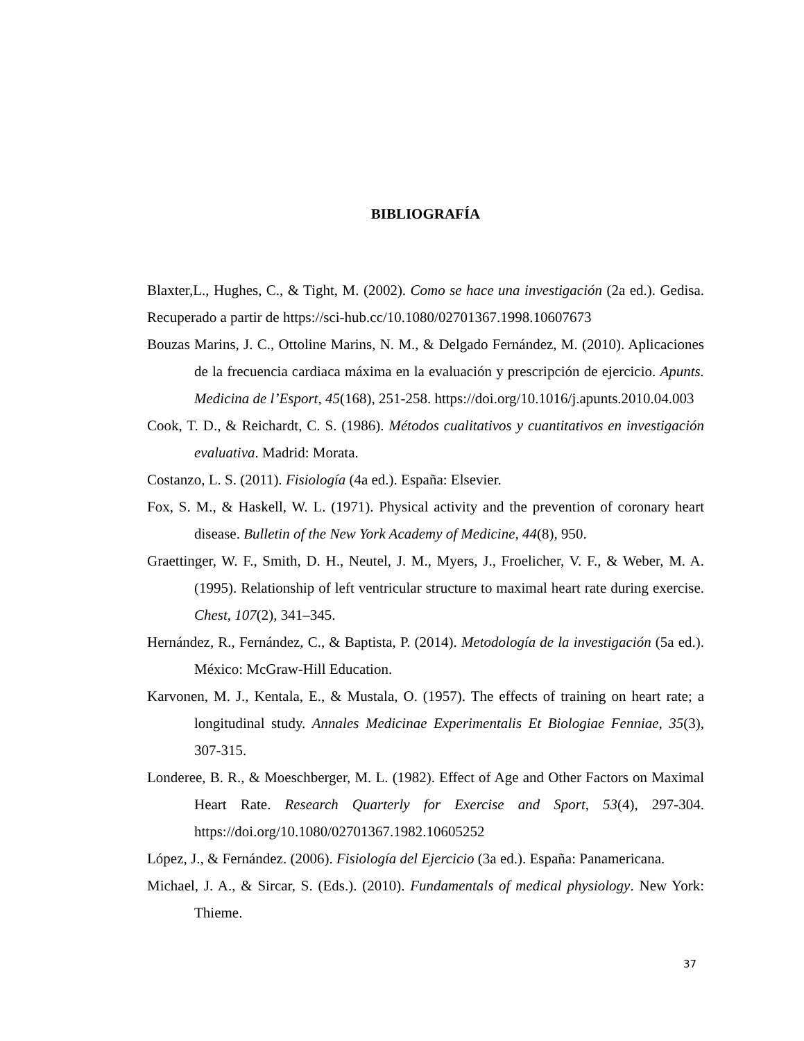BIBLIOGRAFÍA
Blaxter,L., Hughes, C., & Tight, M. (2002). Como se hace una investigación (2a ed.). Gedisa. Recuperado a partir de https://sci-hub.cc/10.1080/02701367.1998.10607673
Bouzas Marins, J. C., Ottoline Marins, N. M., & Delgado Fernández, M. (2010). Aplicaciones de la frecuencia cardiaca máxima en la evaluación y prescripción de ejercicio. Apunts. Medicina de l’Esport, 45(168), 251-258. https://doi.org/10.1016/j.apunts.2010.04.003
Cook, T. D., & Reichardt, C. S. (1986). Métodos cualitativos y cuantitativos en investigación evaluativa. Madrid: Morata.
Costanzo, L. S. (2011). Fisiología (4a ed.). España: Elsevier.
Fox, S. M., & Haskell, W. L. (1971). Physical activity and the prevention of coronary heart disease. Bulletin of the New York Academy of Medicine, 44(8), 950.
Graettinger, W. F., Smith, D. H., Neutel, J. M., Myers, J., Froelicher, V. F., & Weber, M. A. (1995). Relationship of left ventricular structure to maximal heart rate during exercise. Chest, 107(2), 341–345.
Hernández, R., Fernández, C., & Baptista, P. (2014). Metodología de la investigación (5a ed.). México: McGraw-Hill Education.
Karvonen, M. J., Kentala, E., & Mustala, O. (1957). The effects of training on heart rate; a longitudinal study. Annales Medicinae Experimentalis Et Biologiae Fenniae, 35(3), 307-315.
Londeree, B. R., & Moeschberger, M. L. (1982). Effect of Age and Other Factors on Maximal Heart Rate. Research Quarterly for Exercise and Sport, 53(4), 297-304. https://doi.org/10.1080/02701367.1982.10605252
López, J., & Fernández. (2006). Fisiología del Ejercicio (3a ed.). España: Panamericana.
Michael, J. A., & Sircar, S. (Eds.). (2010). Fundamentals of medical physiology. New York: Thieme.
37